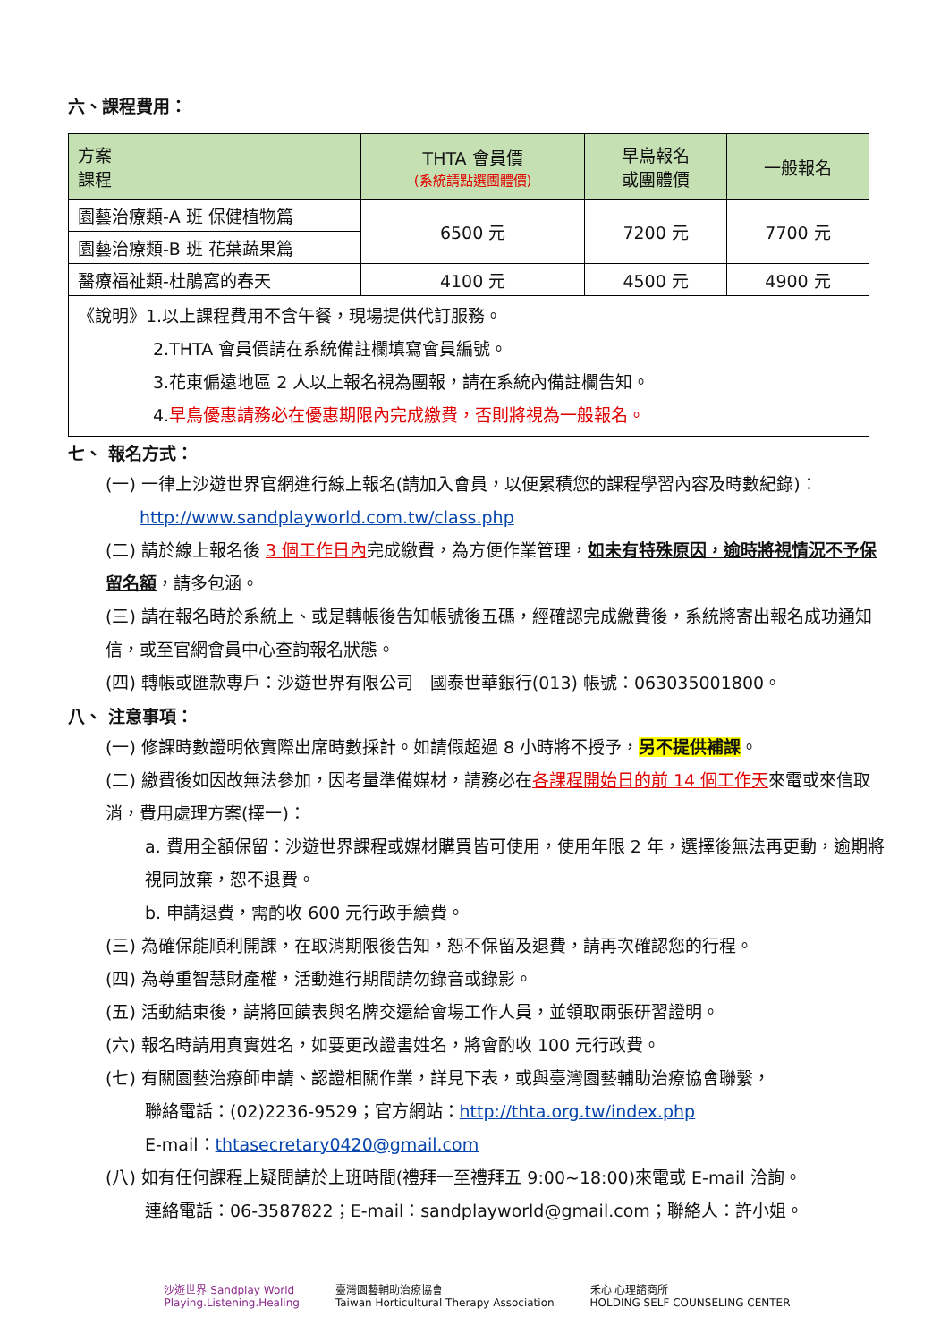六、課程費用：
| 方案 課程 | THTA 會員價 (系統請點選團體價) | 早鳥報名 或團體價 | 一般報名 |
| --- | --- | --- | --- |
| 園藝治療類-A 班 保健植物篇 | 6500 元 | 7200 元 | 7700 元 |
| 園藝治療類-B 班 花葉蔬果篇 | | | |
| 醫療福祉類-杜鵑窩的春天 | 4100 元 | 4500 元 | 4900 元 |
| 《說明》1.以上課程費用不含午餐，現場提供代訂服務。 2.THTA 會員價請在系統備註欄填寫會員編號。 3.花東偏遠地區 2 人以上報名視為團報，請在系統內備註欄告知。 4. 早鳥優惠請務必在優惠期限內完成繳費，否則將視為一般報名。 | | | |
七、 報名方式：
(一) 一律上沙遊世界官網進行線上報名(請加入會員，以便累積您的課程學習內容及時數紀錄)：
http://www.sandplayworld.com.tw/class.php
(二) 請於線上報名後 3 個工作日內完成繳費，為方便作業管理，如未有特殊原因，逾時將視情況不予保留名額，請多包涵。
(三) 請在報名時於系統上、或是轉帳後告知帳號後五碼，經確認完成繳費後，系統將寄出報名成功通知信，或至官網會員中心查詢報名狀態。
(四) 轉帳或匯款專戶：沙遊世界有限公司　國泰世華銀行(013) 帳號：063035001800。
八、 注意事項：
(一) 修課時數證明依實際出席時數採計。如請假超過 8 小時將不授予，另不提供補課。
(二) 繳費後如因故無法參加，因考量準備媒材，請務必在各課程開始日的前 14 個工作天來電或來信取消，費用處理方案(擇一)：
a. 費用全額保留：沙遊世界課程或媒材購買皆可使用，使用年限 2 年，選擇後無法再更動，逾期將視同放棄，恕不退費。
b. 申請退費，需酌收 600 元行政手續費。
(三) 為確保能順利開課，在取消期限後告知，恕不保留及退費，請再次確認您的行程。
(四) 為尊重智慧財產權，活動進行期間請勿錄音或錄影。
(五) 活動結束後，請將回饋表與名牌交還給會場工作人員，並領取兩張研習證明。
(六) 報名時請用真實姓名，如要更改證書姓名，將會酌收 100 元行政費。
(七) 有關園藝治療師申請、認證相關作業，詳見下表，或與臺灣園藝輔助治療協會聯繫，
聯絡電話：(02)2236-9529；官方網站：http://thta.org.tw/index.php
E-mail：thtasecretary0420@gmail.com
(八) 如有任何課程上疑問請於上班時間(禮拜一至禮拜五 9:00~18:00)來電或 E-mail 洽詢。
連絡電話：06-3587822；E-mail：sandplayworld@gmail.com；聯絡人：許小姐。
沙遊世界 Sandplay World
Playing.Listening.Healing 臺灣園藝輔助治療協會
Taiwan Horticultural Therapy Association 禾心 心理諮商所
HOLDING SELF COUNSELING CENTER